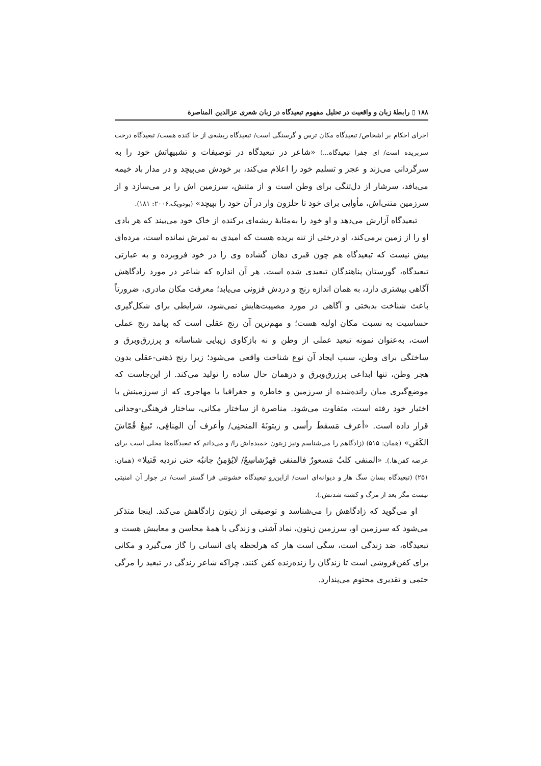۱۸۸ ▯ رابطهٔ زبان و واقعیت در تحلیل مفهوم تبعیدگاه در زبان شعری عزالدین المناصرة
اجرای احکام بر اشخاص/ تبعیدگاه مکان ترس و گرسنگی است/ تبعیدگاه ریشه‌ی از جا کنده هست/ تبعیدگاه درخت سربریده است/ ای جفرا تبعیدگاه...) «شاعر در تبعیدگاه در توصیفات و تشبیهاتش خود را به سرگردانی می‌زند و عجز و تسلیم خود را اعلام می‌کند، بر خودش می‌پیچد و در مدار باد خیمه می‌بافد، سرشار از دل‌تنگی برای وطن است و از متنش، سرزمین اش را بر می‌سازد و از سرزمین متنی‌اش، مأوایی برای خود تا حلزون وار در آن خود را بپیچد» (بودویک،۲۰۰۶: ۱۸۱).
تبعیدگاه آزارش می‌دهد و او خود را به‌مثابهٔ ریشه‌ای برکنده از خاک خود می‌بیند که هر بادی او را از زمین برمی‌کند، او درختی از تنه بریده هست که امیدی به ثمرش نمانده است، مرده‌ای بیش نیست که تبعیدگاه هم چون قبری دهان گشاده وی را در خود فروبرده و به عبارتی تبعیدگاه، گورستان پناهندگان تبعیدی شده است. هر آن اندازه که شاعر در مورد زادگاهش آگاهی بیشتری دارد، به همان اندازه رنج و دردش فزونی می‌یابد؛ معرفت مکان مادری، ضرورتاً باعث شناخت بدبختی و آگاهی در مورد مصیبت‌هایش نمی‌شود، شرایطی برای شکل‌گیری حساسیت به نسبت مکان اولیه هست؛ و مهم‌ترین آن رنج عقلی است که پیامد رنج عملی است، به‌عنوان نمونه تبعید عملی از وطن و نه بازکاوی زیبایی شناسانه و پرزرق‌وبرق و ساختگی برای وطن، سبب ایجاد آن نوع شناخت واقعی می‌شود؛ زیرا رنج ذهنی-عقلی بدون هجر وطن، تنها ابداعی پرزرق‌وبرق و درهمان حال ساده را تولید می‌کند. از این‌جاست که موضع‌گیری میان رانده‌شده از سرزمین و خاطره و جغرافیا با مهاجری که از سرزمینش با اختیار خود رفته است، متفاوت می‌شود. مناصرة از ساختار مکانی، ساختار فرهنگی-وجدانی قرار داده است. «أعرف مَسقطَ رأسی و زیتونَهُ المنحنِی/ وأعرف أن المِنافِی، تَبیعُ قُمّاشَ الکَفَن» (همان: ۵۱۵) (زادگاهم را می‌شناسم ونیز زیتون خمیده‌اش را/ و می‌دانم که تبعیدگاه‌ها محلی است برای عرضه کفن‌ها.). «المنفی کلبٌ مَسعورٌ فالمنفی قهرٌشاسِعٌ/ لایُؤمِنُ جانبُه حتی نردیه قَتیلا» (همان: ۲۵۱) (تبعیدگاه بسان سگ هار و دیوانه‌ای است/ ازاین‌رو تبعیدگاه خشونتی فرا گستر است/ در جوار آن امنیتی نیست مگر بعد از مرگ و کشته شدنش.).
او می‌گوید که زادگاهش را می‌شناسد و توصیفی از زیتون زادگاهش می‌کند. اینجا متذکر می‌شود که سرزمین او، سرزمین زیتون، نماد آشتی و زندگی با همهٔ محاسن و معایبش هست و تبعیدگاه، ضد زندگی است، سگی است هار که هرلحظه پای انسانی را گاز می‌گیرد و مکانی برای کفن‌فروشی است تا زندگان را زنده‌زنده کفن کنند، چراکه شاعر زندگی در تبعید را مرگی حتمی و تقدیری محتوم می‌پندارد.